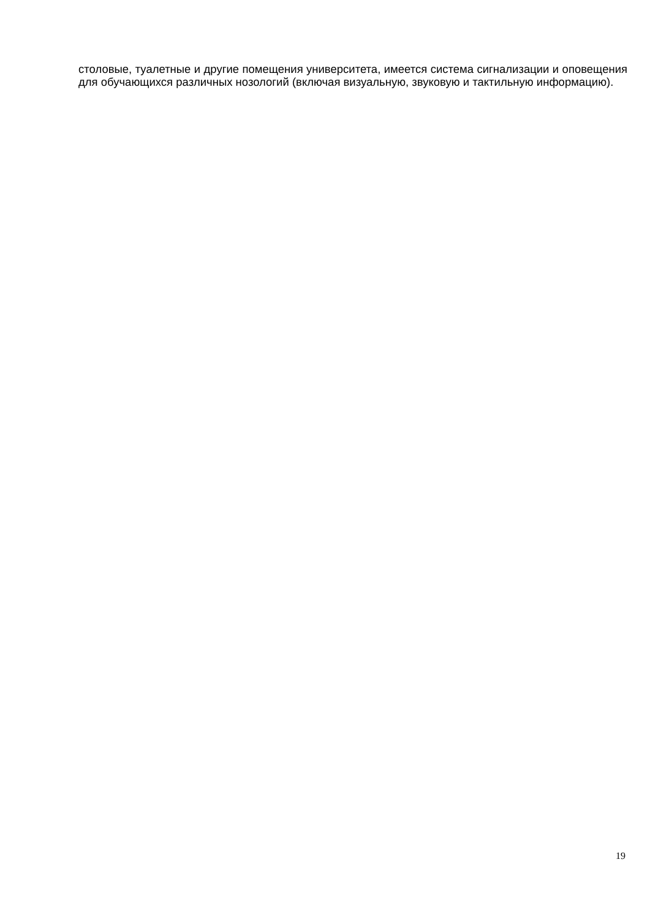столовые, туалетные и другие помещения университета, имеется система сигнализации и оповещения для обучающихся различных нозологий (включая визуальную, звуковую и тактильную информацию).
19